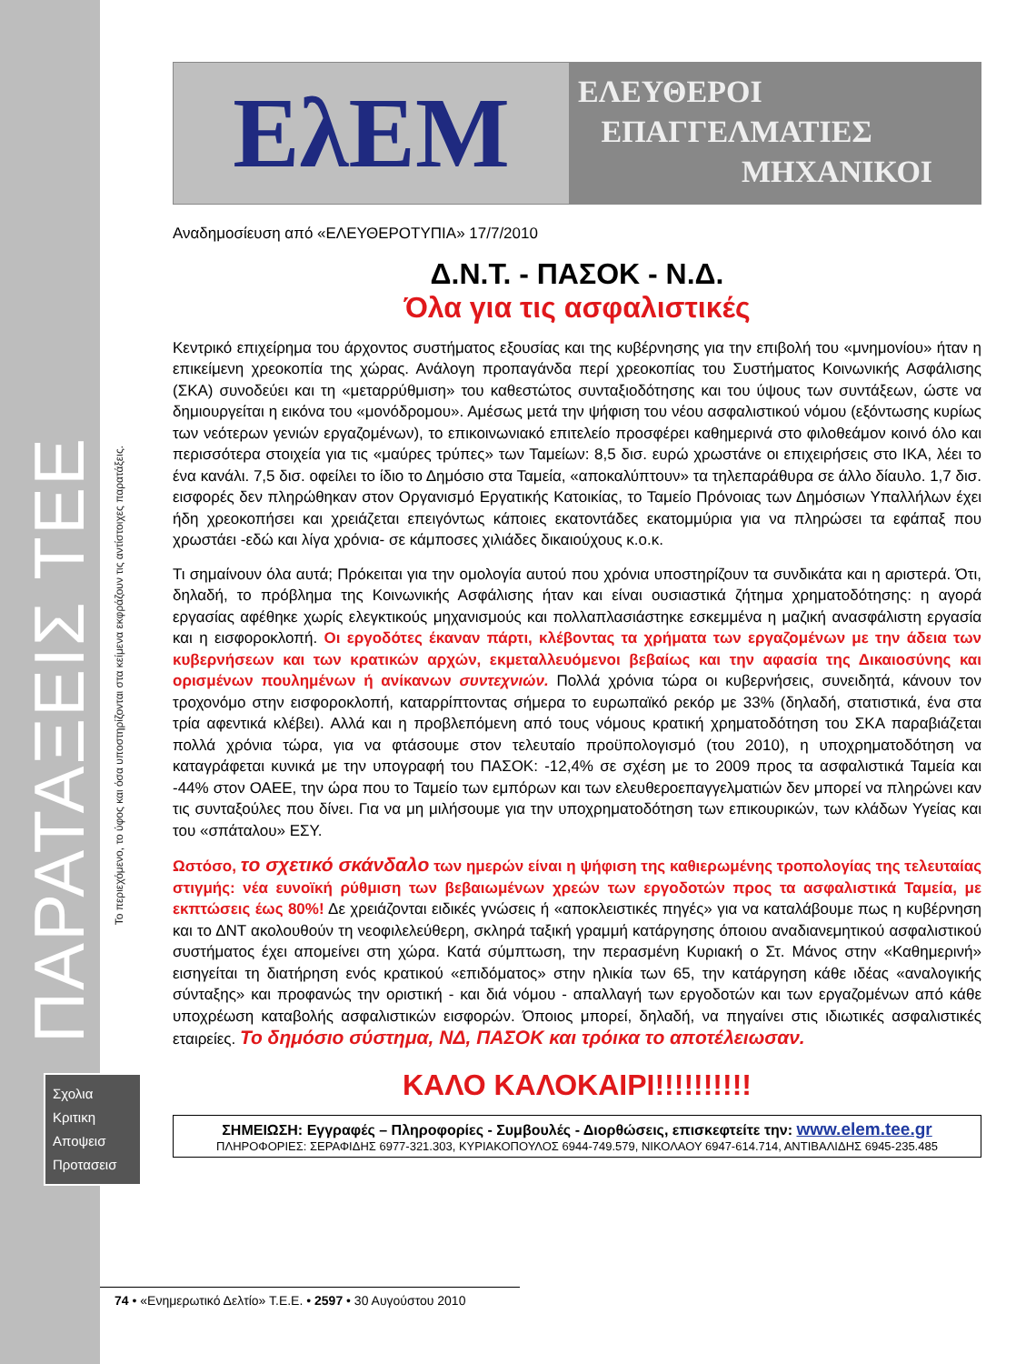ΠΑΡΑΤΑΞΕΙΣ ΤΕΕ
Το περιεχόμενο, το ύφος και όσα υποστηρίζονται στα κείμενα εκφράζουν τις αντίστοιχες παρατάξεις.
Σχολια
Κριτικη
Αποψεισ
Προτασεισ
ΕλΕΜ
ΕΛΕΥΘΕΡΟΙ
ΕΠΑΓΓΕΛΜΑΤΙΕΣ
ΜΗΧΑΝΙΚΟΙ
Αναδημοσίευση από «ΕΛΕΥΘΕΡΟΤΥΠΙΑ» 17/7/2010
Δ.Ν.Τ. - ΠΑΣΟΚ - Ν.Δ.
Όλα για τις ασφαλιστικές
Κεντρικό επιχείρημα του άρχοντος συστήματος εξουσίας και της κυβέρνησης για την επιβολή του «μνημονίου» ήταν η επικείμενη χρεοκοπία της χώρας. Ανάλογη προπαγάνδα περί χρεοκοπίας του Συστήματος Κοινωνικής Ασφάλισης (ΣΚΑ) συνοδεύει και τη «μεταρρύθμιση» του καθεστώτος συνταξιοδότησης και του ύψους των συντάξεων, ώστε να δημιουργείται η εικόνα του «μονόδρομου». Αμέσως μετά την ψήφιση του νέου ασφαλιστικού νόμου (εξόντωσης κυρίως των νεότερων γενιών εργαζομένων), το επικοινωνιακό επιτελείο προσφέρει καθημερινά στο φιλοθεάμον κοινό όλο και περισσότερα στοιχεία για τις «μαύρες τρύπες» των Ταμείων: 8,5 δισ. ευρώ χρωστάνε οι επιχειρήσεις στο ΙΚΑ, λέει το ένα κανάλι. 7,5 δισ. οφείλει το ίδιο το Δημόσιο στα Ταμεία, «αποκαλύπτουν» τα τηλεπαράθυρα σε άλλο δίαυλο. 1,7 δισ. εισφορές δεν πληρώθηκαν στον Οργανισμό Εργατικής Κατοικίας, το Ταμείο Πρόνοιας των Δημόσιων Υπαλλήλων έχει ήδη χρεοκοπήσει και χρειάζεται επειγόντως κάποιες εκατοντάδες εκατομμύρια για να πληρώσει τα εφάπαξ που χρωστάει -εδώ και λίγα χρόνια- σε κάμποσες χιλιάδες δικαιούχους κ.ο.κ.
Τι σημαίνουν όλα αυτά; Πρόκειται για την ομολογία αυτού που χρόνια υποστηρίζουν τα συνδικάτα και η αριστερά. Ότι, δηλαδή, το πρόβλημα της Κοινωνικής Ασφάλισης ήταν και είναι ουσιαστικά ζήτημα χρηματοδότησης: η αγορά εργασίας αφέθηκε χωρίς ελεγκτικούς μηχανισμούς και πολλαπλασιάστηκε εσκεμμένα η μαζική ανασφάλιστη εργασία και η εισφοροκλοπή. Οι εργοδότες έκαναν πάρτι, κλέβοντας τα χρήματα των εργαζομένων με την άδεια των κυβερνήσεων και των κρατικών αρχών, εκμεταλλευόμενοι βεβαίως και την αφασία της Δικαιοσύνης και ορισμένων πουλημένων ή ανίκανων συντεχνιών. Πολλά χρόνια τώρα οι κυβερνήσεις, συνειδητά, κάνουν τον τροχονόμο στην εισφοροκλοπή, καταρρίπτοντας σήμερα το ευρωπαϊκό ρεκόρ με 33% (δηλαδή, στατιστικά, ένα στα τρία αφεντικά κλέβει). Αλλά και η προβλεπόμενη από τους νόμους κρατική χρηματοδότηση του ΣΚΑ παραβιάζεται πολλά χρόνια τώρα, για να φτάσουμε στον τελευταίο προϋπολογισμό (του 2010), η υποχρηματοδότηση να καταγράφεται κυνικά με την υπογραφή του ΠΑΣΟΚ: -12,4% σε σχέση με το 2009 προς τα ασφαλιστικά Ταμεία και -44% στον ΟΑΕΕ, την ώρα που το Ταμείο των εμπόρων και των ελευθεροεπαγγελματιών δεν μπορεί να πληρώνει καν τις συνταξούλες που δίνει. Για να μη μιλήσουμε για την υποχρηματοδότηση των επικουρικών, των κλάδων Υγείας και του «σπάταλου» ΕΣΥ.
Ωστόσο, το σχετικό σκάνδαλο των ημερών είναι η ψήφιση της καθιερωμένης τροπολογίας της τελευταίας στιγμής: νέα ευνοϊκή ρύθμιση των βεβαιωμένων χρεών των εργοδοτών προς τα ασφαλιστικά Ταμεία, με εκπτώσεις έως 80%! Δε χρειάζονται ειδικές γνώσεις ή «αποκλειστικές πηγές» για να καταλάβουμε πως η κυβέρνηση και το ΔΝΤ ακολουθούν τη νεοφιλελεύθερη, σκληρά ταξική γραμμή κατάργησης όποιου αναδιανεμητικού ασφαλιστικού συστήματος έχει απομείνει στη χώρα. Κατά σύμπτωση, την περασμένη Κυριακή ο Στ. Μάνος στην «Καθημερινή» εισηγείται τη διατήρηση ενός κρατικού «επιδόματος» στην ηλικία των 65, την κατάργηση κάθε ιδέας «αναλογικής σύνταξης» και προφανώς την οριστική - και διά νόμου - απαλλαγή των εργοδοτών και των εργαζομένων από κάθε υποχρέωση καταβολής ασφαλιστικών εισφορών. Όποιος μπορεί, δηλαδή, να πηγαίνει στις ιδιωτικές ασφαλιστικές εταιρείες. Το δημόσιο σύστημα, ΝΔ, ΠΑΣΟΚ και τρόικα το αποτέλειωσαν.
ΚΑΛΟ ΚΑΛΟΚΑΙΡΙ!!!!!!!!!!
ΣΗΜΕΙΩΣΗ: Εγγραφές – Πληροφορίες - Συμβουλές - Διορθώσεις, επισκεφτείτε την: www.elem.tee.gr
ΠΛΗΡΟΦΟΡΙΕΣ: ΣΕΡΑΦΙΔΗΣ 6977-321.303, ΚΥΡΙΑΚΟΠΟΥΛΟΣ 6944-749.579, ΝΙΚΟΛΑΟΥ 6947-614.714, ΑΝΤΙΒΑΛΙΔΗΣ 6945-235.485
74 • «Ενημερωτικό Δελτίο» Τ.Ε.Ε. • 2597 • 30 Αυγούστου 2010